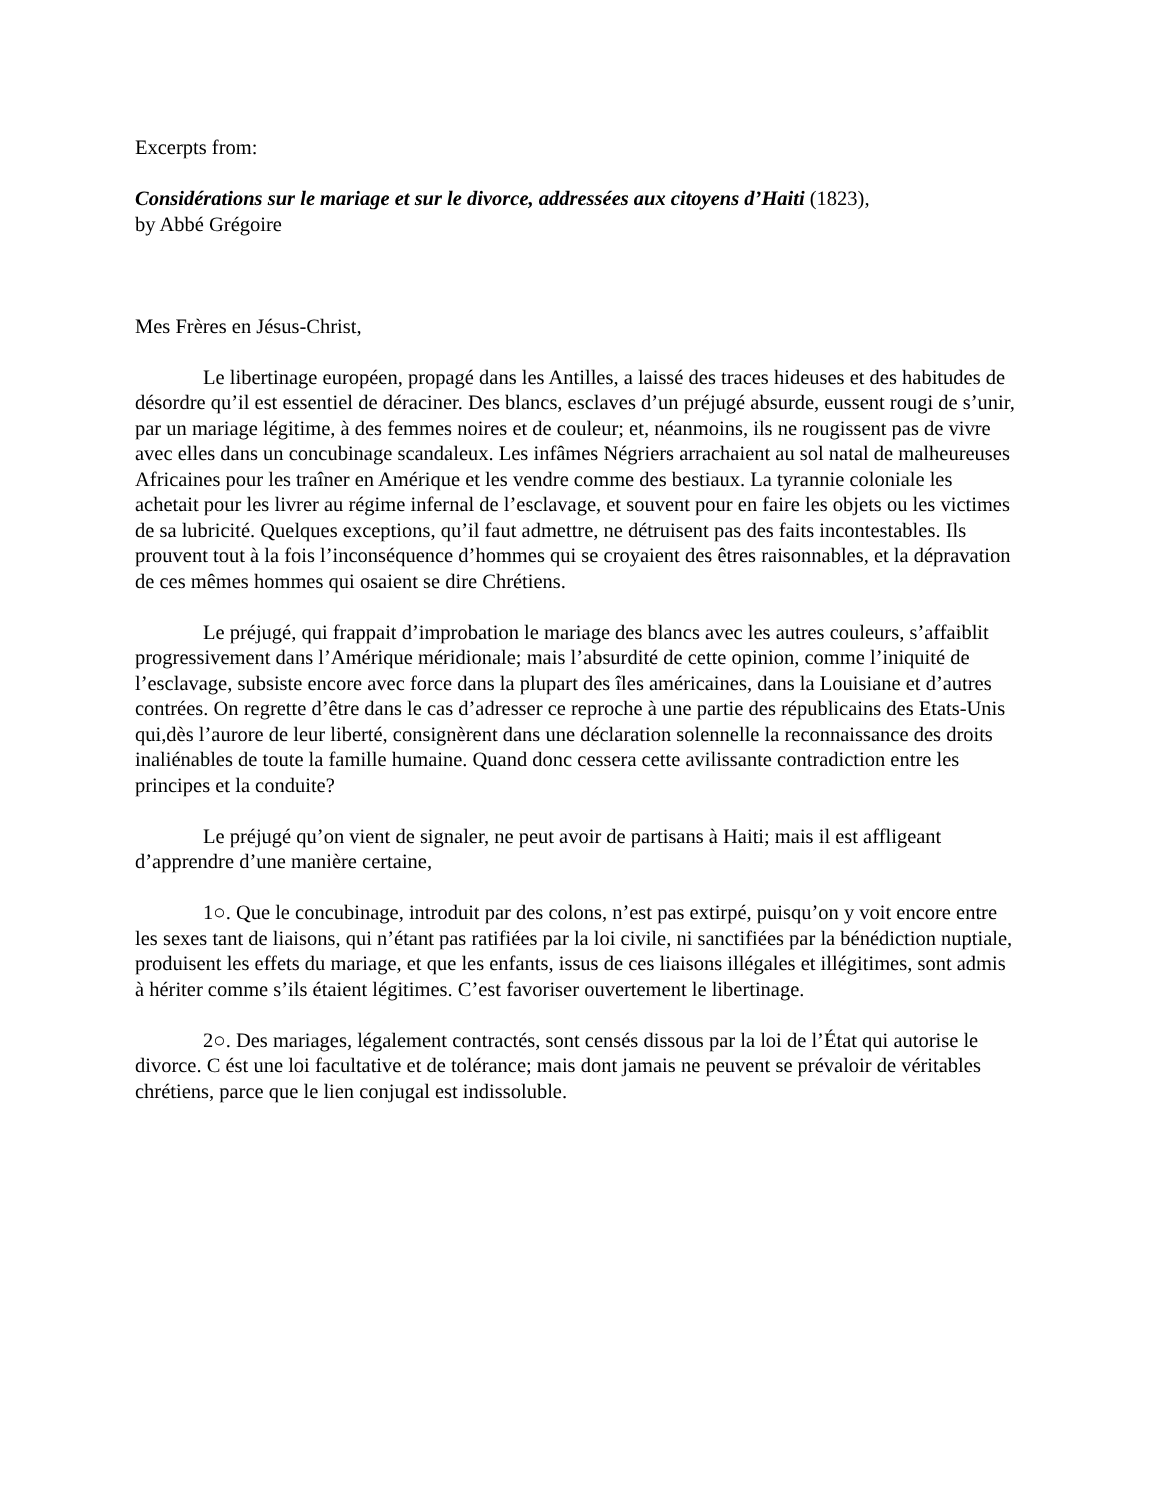Excerpts from:
Considérations sur le mariage et sur le divorce, addressées aux citoyens d’Haiti (1823),
by Abbé Grégoire
Mes Frères en Jésus-Christ,
Le libertinage européen, propagé dans les Antilles, a laissé des traces hideuses et des habitudes de désordre qu’il est essentiel de déraciner. Des blancs, esclaves d’un préjugé absurde, eussent rougi de s’unir, par un mariage légitime, à des femmes noires et de couleur; et, néanmoins, ils ne rougissent pas de vivre avec elles dans un concubinage scandaleux. Les infâmes Négriers arrachaient au sol natal de malheureuses Africaines pour les traîner en Amérique et les vendre comme des bestiaux. La tyrannie coloniale les achetait pour les livrer au régime infernal de l’esclavage, et souvent pour en faire les objets ou les victimes de sa lubricité. Quelques exceptions, qu’il faut admettre, ne détruisent pas des faits incontestables. Ils prouvent tout à la fois l’inconséquence d’hommes qui se croyaient des êtres raisonnables, et la dépravation de ces mêmes hommes qui osaient se dire Chrétiens.
Le préjugé, qui frappait d’improbation le mariage des blancs avec les autres couleurs, s’affaiblit progressivement dans l’Amérique méridionale; mais l’absurdité de cette opinion, comme l’iniquité de l’esclavage, subsiste encore avec force dans la plupart des îles américaines, dans la Louisiane et d’autres contrées. On regrette d’être dans le cas d’adresser ce reproche à une partie des républicains des Etats-Unis qui,dès l’aurore de leur liberté, consignèrent dans une déclaration solennelle la reconnaissance des droits inaliénables de toute la famille humaine. Quand donc cessera cette avilissante contradiction entre les principes et la conduite?
Le préjugé qu’on vient de signaler, ne peut avoir de partisans à Haiti; mais il est affligeant d’apprendre d’une manière certaine,
1○. Que le concubinage, introduit par des colons, n’est pas extirpé, puisqu’on y voit encore entre les sexes tant de liaisons, qui n’étant pas ratifiées par la loi civile, ni sanctifiées par la bénédiction nuptiale, produisent les effets du mariage, et que les enfants, issus de ces liaisons illégales et illégitimes, sont admis à hériter comme s’ils étaient légitimes. C’est favoriser ouvertement le libertinage.
2○. Des mariages, légalement contractés, sont censés dissous par la loi de l’État qui autorise le divorce. C ést une loi facultative et de tolérance; mais dont jamais ne peuvent se prévaloir de véritables chrétiens, parce que le lien conjugal est indissoluble.